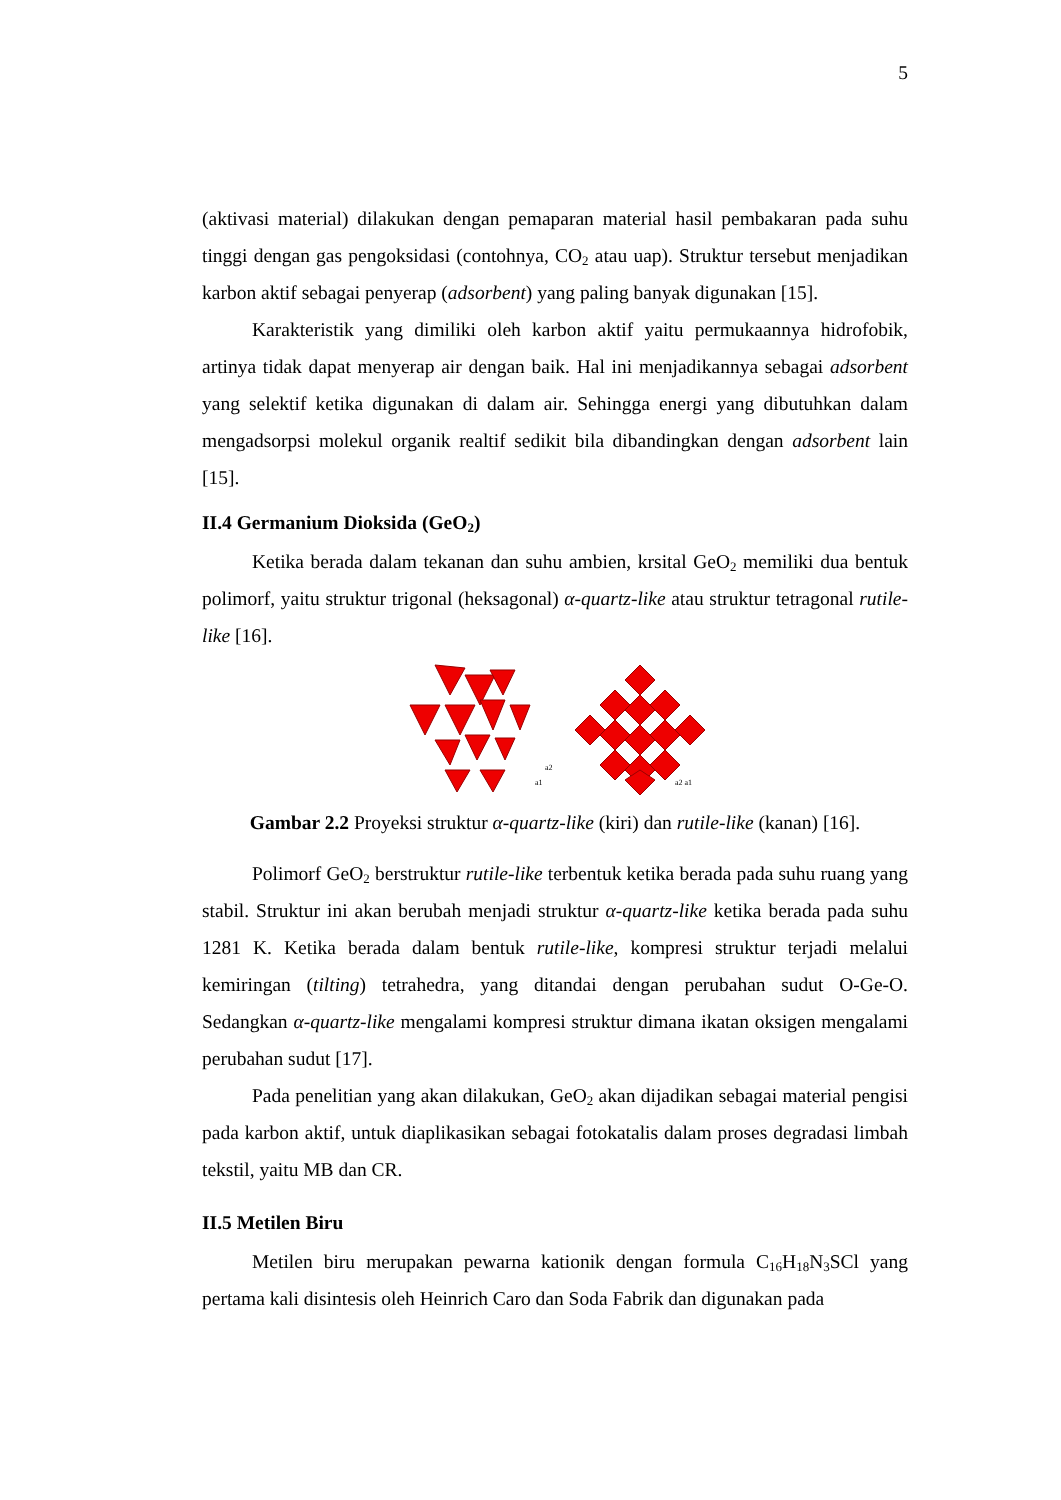5
(aktivasi material) dilakukan dengan pemaparan material hasil pembakaran pada suhu tinggi dengan gas pengoksidasi (contohnya, CO<sub>2</sub> atau uap). Struktur tersebut menjadikan karbon aktif sebagai penyerap (adsorbent) yang paling banyak digunakan [15].
Karakteristik yang dimiliki oleh karbon aktif yaitu permukaannya hidrofobik, artinya tidak dapat menyerap air dengan baik. Hal ini menjadikannya sebagai adsorbent yang selektif ketika digunakan di dalam air. Sehingga energi yang dibutuhkan dalam mengadsorpsi molekul organik realtif sedikit bila dibandingkan dengan adsorbent lain [15].
II.4 Germanium Dioksida (GeO<sub>2</sub>)
Ketika berada dalam tekanan dan suhu ambien, krsital GeO<sub>2</sub> memiliki dua bentuk polimorf, yaitu struktur trigonal (heksagonal) α-quartz-like atau struktur tetragonal rutile-like [16].
a2
a1
a2 a1
Gambar 2.2 Proyeksi struktur α-quartz-like (kiri) dan rutile-like (kanan) [16].
Polimorf GeO<sub>2</sub> berstruktur rutile-like terbentuk ketika berada pada suhu ruang yang stabil. Struktur ini akan berubah menjadi struktur α-quartz-like ketika berada pada suhu 1281 K. Ketika berada dalam bentuk rutile-like, kompresi struktur terjadi melalui kemiringan (tilting) tetrahedra, yang ditandai dengan perubahan sudut O-Ge-O. Sedangkan α-quartz-like mengalami kompresi struktur dimana ikatan oksigen mengalami perubahan sudut [17].
Pada penelitian yang akan dilakukan, GeO<sub>2</sub> akan dijadikan sebagai material pengisi pada karbon aktif, untuk diaplikasikan sebagai fotokatalis dalam proses degradasi limbah tekstil, yaitu MB dan CR.
II.5 Metilen Biru
Metilen biru merupakan pewarna kationik dengan formula C<sub>16</sub>H<sub>18</sub>N<sub>3</sub>SCl yang pertama kali disintesis oleh Heinrich Caro dan Soda Fabrik dan digunakan pada